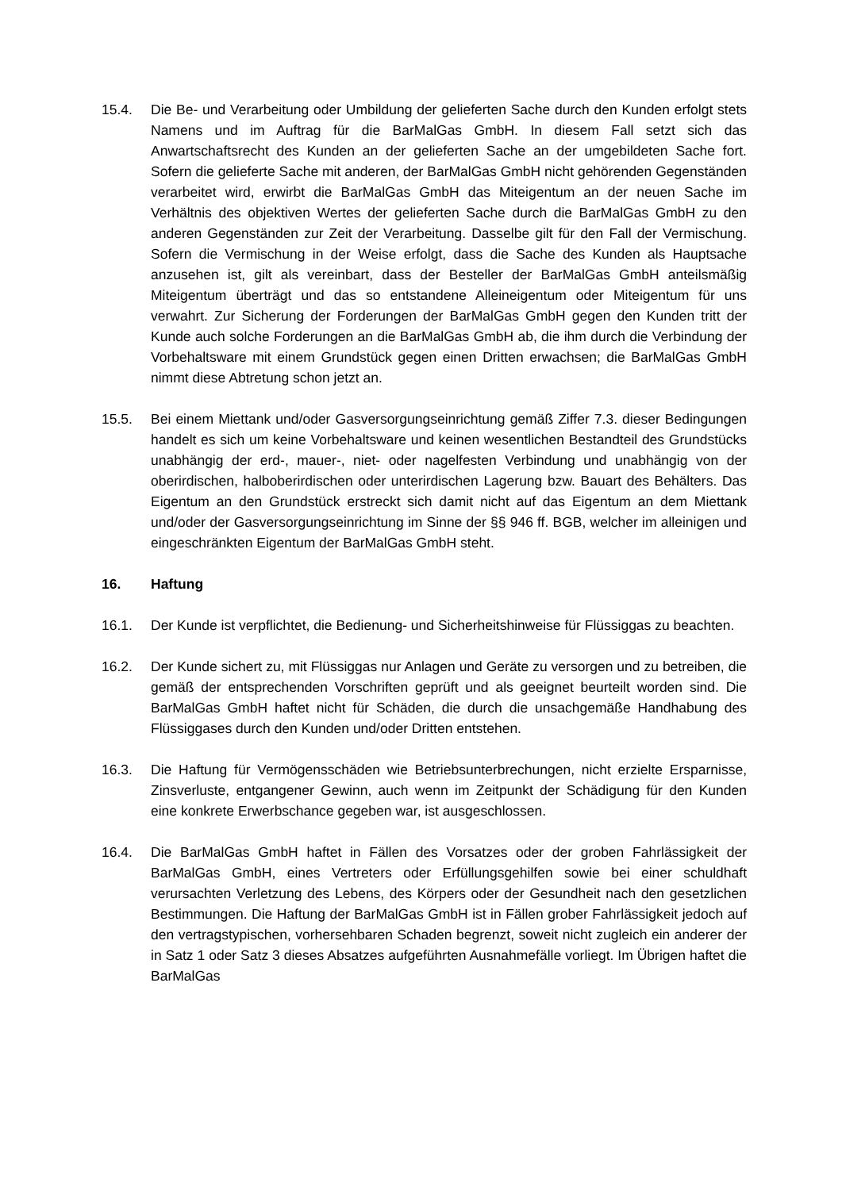15.4. Die Be- und Verarbeitung oder Umbildung der gelieferten Sache durch den Kunden erfolgt stets Namens und im Auftrag für die BarMalGas GmbH. In diesem Fall setzt sich das Anwartschaftsrecht des Kunden an der gelieferten Sache an der umgebildeten Sache fort. Sofern die gelieferte Sache mit anderen, der BarMalGas GmbH nicht gehörenden Gegenständen verarbeitet wird, erwirbt die BarMalGas GmbH das Miteigentum an der neuen Sache im Verhältnis des objektiven Wertes der gelieferten Sache durch die BarMalGas GmbH zu den anderen Gegenständen zur Zeit der Verarbeitung. Dasselbe gilt für den Fall der Vermischung. Sofern die Vermischung in der Weise erfolgt, dass die Sache des Kunden als Hauptsache anzusehen ist, gilt als vereinbart, dass der Besteller der BarMalGas GmbH anteilsmäßig Miteigentum überträgt und das so entstandene Alleineigentum oder Miteigentum für uns verwahrt. Zur Sicherung der Forderungen der BarMalGas GmbH gegen den Kunden tritt der Kunde auch solche Forderungen an die BarMalGas GmbH ab, die ihm durch die Verbindung der Vorbehaltsware mit einem Grundstück gegen einen Dritten erwachsen; die BarMalGas GmbH nimmt diese Abtretung schon jetzt an.
15.5. Bei einem Miettank und/oder Gasversorgungseinrichtung gemäß Ziffer 7.3. dieser Bedingungen handelt es sich um keine Vorbehaltsware und keinen wesentlichen Bestandteil des Grundstücks unabhängig der erd-, mauer-, niet- oder nagelfesten Verbindung und unabhängig von der oberirdischen, halboberirdischen oder unterirdischen Lagerung bzw. Bauart des Behälters. Das Eigentum an den Grundstück erstreckt sich damit nicht auf das Eigentum an dem Miettank und/oder der Gasversorgungseinrichtung im Sinne der §§ 946 ff. BGB, welcher im alleinigen und eingeschränkten Eigentum der BarMalGas GmbH steht.
16. Haftung
16.1. Der Kunde ist verpflichtet, die Bedienung- und Sicherheitshinweise für Flüssiggas zu beachten.
16.2. Der Kunde sichert zu, mit Flüssiggas nur Anlagen und Geräte zu versorgen und zu betreiben, die gemäß der entsprechenden Vorschriften geprüft und als geeignet beurteilt worden sind. Die BarMalGas GmbH haftet nicht für Schäden, die durch die unsachgemäße Handhabung des Flüssiggases durch den Kunden und/oder Dritten entstehen.
16.3. Die Haftung für Vermögensschäden wie Betriebsunterbrechungen, nicht erzielte Ersparnisse, Zinsverluste, entgangener Gewinn, auch wenn im Zeitpunkt der Schädigung für den Kunden eine konkrete Erwerbschance gegeben war, ist ausgeschlossen.
16.4. Die BarMalGas GmbH haftet in Fällen des Vorsatzes oder der groben Fahrlässigkeit der BarMalGas GmbH, eines Vertreters oder Erfüllungsgehilfen sowie bei einer schuldhaft verursachten Verletzung des Lebens, des Körpers oder der Gesundheit nach den gesetzlichen Bestimmungen. Die Haftung der BarMalGas GmbH ist in Fällen grober Fahrlässigkeit jedoch auf den vertragstypischen, vorhersehbaren Schaden begrenzt, soweit nicht zugleich ein anderer der in Satz 1 oder Satz 3 dieses Absatzes aufgeführten Ausnahmefälle vorliegt. Im Übrigen haftet die BarMalGas